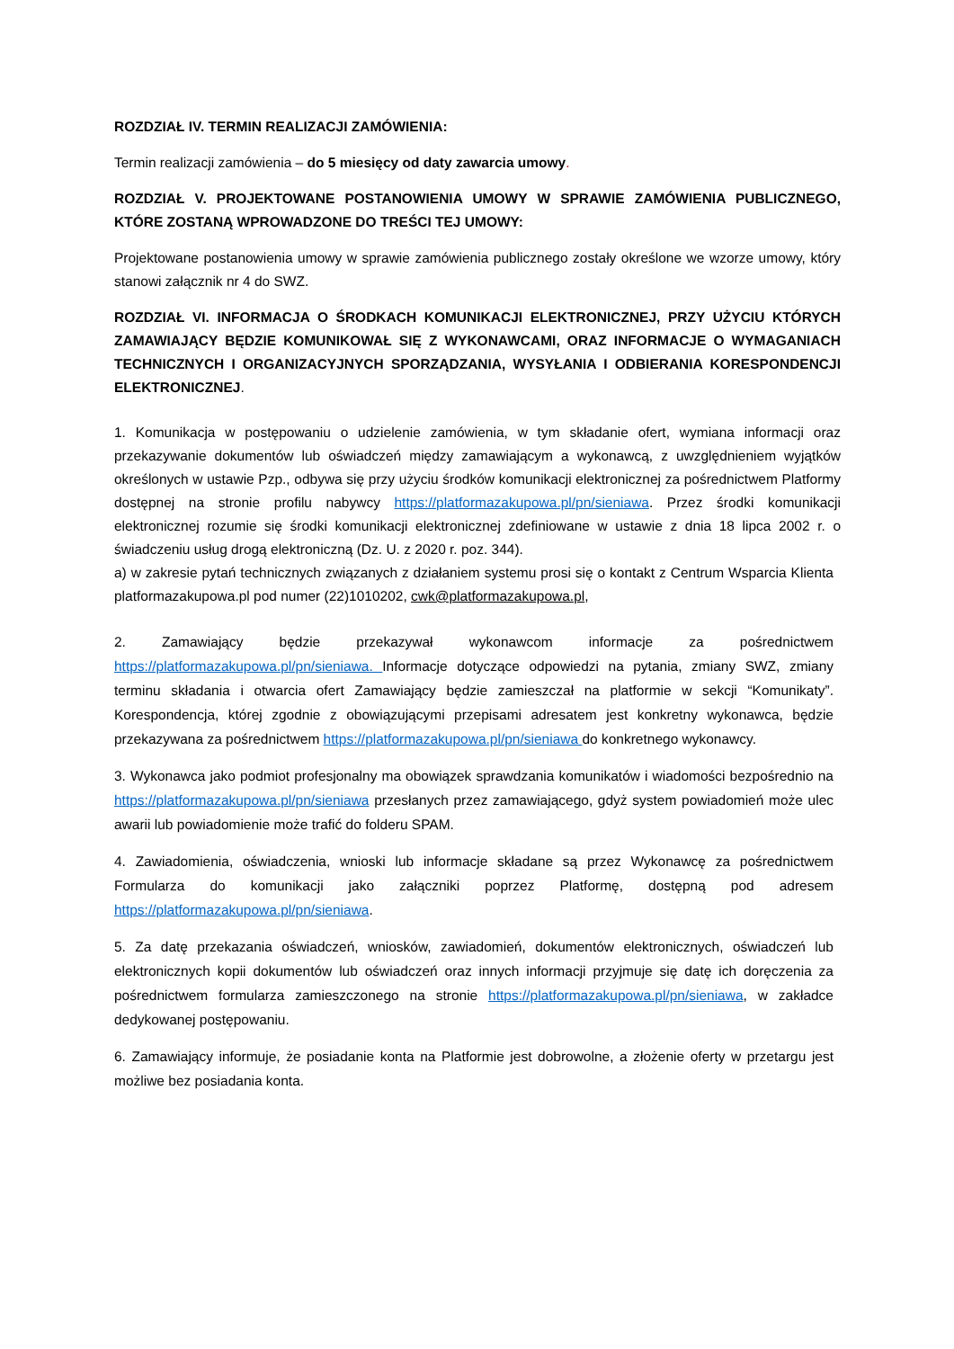ROZDZIAŁ IV. TERMIN REALIZACJI ZAMÓWIENIA:
Termin realizacji zamówienia – do 5 miesięcy od daty zawarcia umowy.
ROZDZIAŁ V. PROJEKTOWANE POSTANOWIENIA UMOWY W SPRAWIE ZAMÓWIENIA PUBLICZNEGO, KTÓRE ZOSTANĄ WPROWADZONE DO TREŚCI TEJ UMOWY:
Projektowane postanowienia umowy w sprawie zamówienia publicznego zostały określone we wzorze umowy, który stanowi załącznik nr 4 do SWZ.
ROZDZIAŁ VI. INFORMACJA O ŚRODKACH KOMUNIKACJI ELEKTRONICZNEJ, PRZY UŻYCIU KTÓRYCH ZAMAWIAJĄCY BĘDZIE KOMUNIKOWAŁ SIĘ Z WYKONAWCAMI, ORAZ INFORMACJE O WYMAGANIACH TECHNICZNYCH I ORGANIZACYJNYCH SPORZĄDZANIA, WYSYŁANIA I ODBIERANIA KORESPONDENCJI ELEKTRONICZNEJ.
1. Komunikacja w postępowaniu o udzielenie zamówienia, w tym składanie ofert, wymiana informacji oraz przekazywanie dokumentów lub oświadczeń między zamawiającym a wykonawcą, z uwzględnieniem wyjątków określonych w ustawie Pzp., odbywa się przy użyciu środków komunikacji elektronicznej za pośrednictwem Platformy dostępnej na stronie profilu nabywcy https://platformazakupowa.pl/pn/sieniawa. Przez środki komunikacji elektronicznej rozumie się środki komunikacji elektronicznej zdefiniowane w ustawie z dnia 18 lipca 2002 r. o świadczeniu usług drogą elektroniczną (Dz. U. z 2020 r. poz. 344).
a) w zakresie pytań technicznych związanych z działaniem systemu prosi się o kontakt z Centrum Wsparcia Klienta platformazakupowa.pl pod numer (22)1010202, cwk@platformazakupowa.pl,
2. Zamawiający będzie przekazywał wykonawcom informacje za pośrednictwem https://platformazakupowa.pl/pn/sieniawa. Informacje dotyczące odpowiedzi na pytania, zmiany SWZ, zmiany terminu składania i otwarcia ofert Zamawiający będzie zamieszczał na platformie w sekcji “Komunikaty”. Korespondencja, której zgodnie z obowiązującymi przepisami adresatem jest konkretny wykonawca, będzie przekazywana za pośrednictwem https://platformazakupowa.pl/pn/sieniawa do konkretnego wykonawcy.
3. Wykonawca jako podmiot profesjonalny ma obowiązek sprawdzania komunikatów i wiadomości bezpośrednio na https://platformazakupowa.pl/pn/sieniawa przesłanych przez zamawiającego, gdyż system powiadomień może ulec awarii lub powiadomienie może trafić do folderu SPAM.
4. Zawiadomienia, oświadczenia, wnioski lub informacje składane są przez Wykonawcę za pośrednictwem Formularza do komunikacji jako załączniki poprzez Platformę, dostępną pod adresem https://platformazakupowa.pl/pn/sieniawa.
5. Za datę przekazania oświadczeń, wniosków, zawiadomień, dokumentów elektronicznych, oświadczeń lub elektronicznych kopii dokumentów lub oświadczeń oraz innych informacji przyjmuje się datę ich doręczenia za pośrednictwem formularza zamieszczonego na stronie https://platformazakupowa.pl/pn/sieniawa, w zakładce dedykowanej postępowaniu.
6. Zamawiający informuje, że posiadanie konta na Platformie jest dobrowolne, a złożenie oferty w przetargu jest możliwe bez posiadania konta.